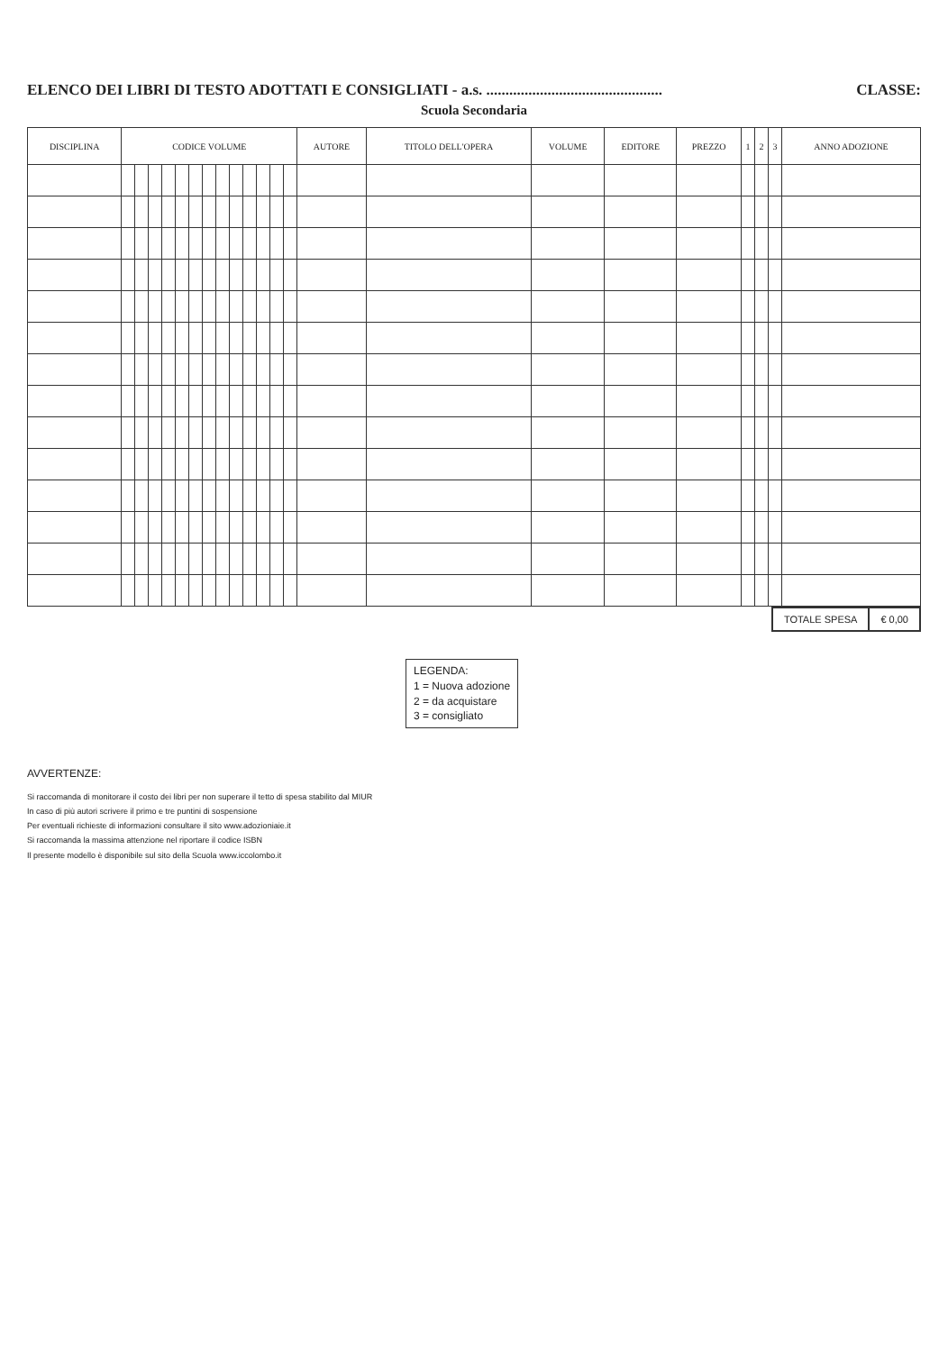ELENCO DEI LIBRI DI TESTO ADOTTATI E CONSIGLIATI - a.s. .............................................. CLASSE:
Scuola Secondaria
| DISCIPLINA | CODICE VOLUME | | | | | | | | | | | | | AUTORE | TITOLO DELL'OPERA | VOLUME | EDITORE | PREZZO | 1 | 2 | 3 | ANNO ADOZIONE |
| --- | --- | --- | --- | --- | --- | --- | --- | --- | --- | --- | --- | --- | --- | --- | --- | --- | --- | --- | --- | --- | --- | --- |
| TOTALE SPESA | € 0,00 |
LEGENDA:
1 = Nuova adozione
2 = da acquistare
3 = consigliato
AVVERTENZE:
Si raccomanda di monitorare il costo dei libri per non superare il tetto di spesa stabilito dal MIUR
In caso di più autori scrivere il primo e tre puntini di sospensione
Per eventuali richieste di informazioni consultare il sito www.adozioniaie.it
Si raccomanda la massima attenzione nel riportare il codice ISBN
Il presente modello è disponibile sul sito della Scuola www.iccolombo.it